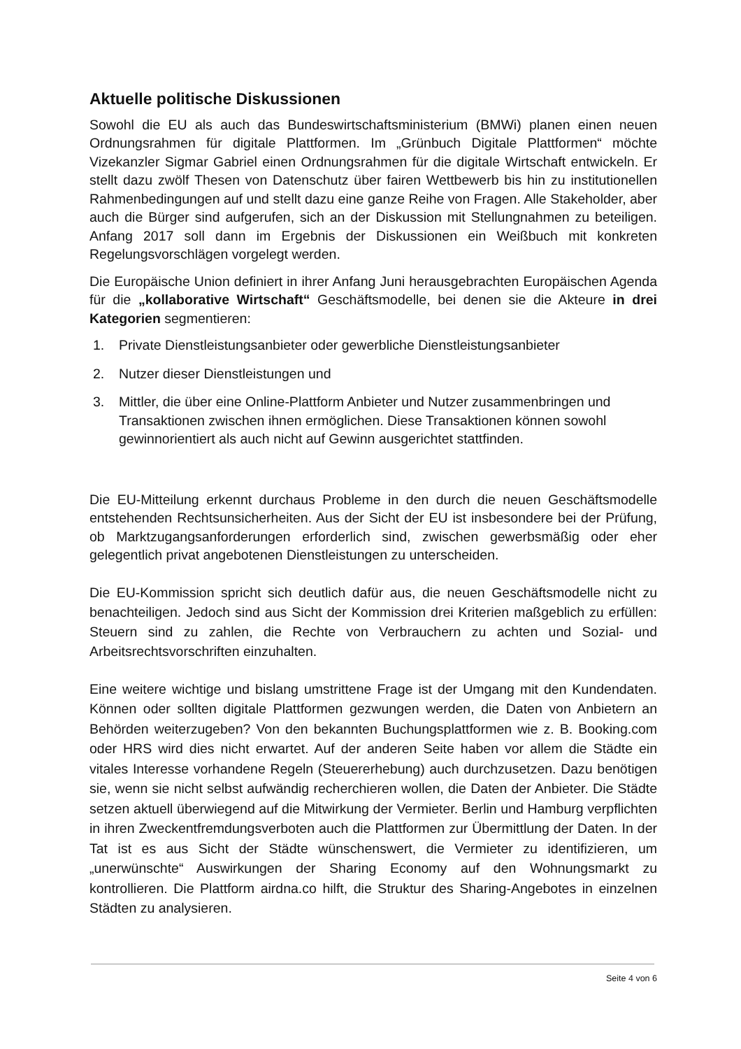Aktuelle politische Diskussionen
Sowohl die EU als auch das Bundeswirtschaftsministerium (BMWi) planen einen neuen Ordnungsrahmen für digitale Plattformen. Im „Grünbuch Digitale Plattformen“ möchte Vizekanzler Sigmar Gabriel einen Ordnungsrahmen für die digitale Wirtschaft entwickeln. Er stellt dazu zwölf Thesen von Datenschutz über fairen Wettbewerb bis hin zu institutionellen Rahmenbedingungen auf und stellt dazu eine ganze Reihe von Fragen. Alle Stakeholder, aber auch die Bürger sind aufgerufen, sich an der Diskussion mit Stellungnahmen zu beteiligen. Anfang 2017 soll dann im Ergebnis der Diskussionen ein Weißbuch mit konkreten Regelungsvorschlägen vorgelegt werden.
Die Europäische Union definiert in ihrer Anfang Juni herausgebrachten Europäischen Agenda für die „kollaborative Wirtschaft“ Geschäftsmodelle, bei denen sie die Akteure in drei Kategorien segmentieren:
1. Private Dienstleistungsanbieter oder gewerbliche Dienstleistungsanbieter
2. Nutzer dieser Dienstleistungen und
3. Mittler, die über eine Online-Plattform Anbieter und Nutzer zusammenbringen und Transaktionen zwischen ihnen ermöglichen. Diese Transaktionen können sowohl gewinnorientiert als auch nicht auf Gewinn ausgerichtet stattfinden.
Die EU-Mitteilung erkennt durchaus Probleme in den durch die neuen Geschäftsmodelle entstehenden Rechtsunsicherheiten. Aus der Sicht der EU ist insbesondere bei der Prüfung, ob Marktzugangsanforderungen erforderlich sind, zwischen gewerbsmäßig oder eher gelegentlich privat angebotenen Dienstleistungen zu unterscheiden.
Die EU-Kommission spricht sich deutlich dafür aus, die neuen Geschäftsmodelle nicht zu benachteiligen. Jedoch sind aus Sicht der Kommission drei Kriterien maßgeblich zu erfüllen: Steuern sind zu zahlen, die Rechte von Verbrauchern zu achten und Sozial- und Arbeitsrechtsvorschriften einzuhalten.
Eine weitere wichtige und bislang umstrittene Frage ist der Umgang mit den Kundendaten. Können oder sollten digitale Plattformen gezwungen werden, die Daten von Anbietern an Behörden weiterzugeben? Von den bekannten Buchungsplattformen wie z. B. Booking.com oder HRS wird dies nicht erwartet. Auf der anderen Seite haben vor allem die Städte ein vitales Interesse vorhandene Regeln (Steuererhebung) auch durchzusetzen. Dazu benötigen sie, wenn sie nicht selbst aufwändig recherchieren wollen, die Daten der Anbieter. Die Städte setzen aktuell überwiegend auf die Mitwirkung der Vermieter. Berlin und Hamburg verpflichten in ihren Zweckentfremdungsverboten auch die Plattformen zur Übermittlung der Daten. In der Tat ist es aus Sicht der Städte wünschenswert, die Vermieter zu identifizieren, um „unerwünschte“ Auswirkungen der Sharing Economy auf den Wohnungsmarkt zu kontrollieren. Die Plattform airdna.co hilft, die Struktur des Sharing-Angebotes in einzelnen Städten zu analysieren.
Seite 4 von 6